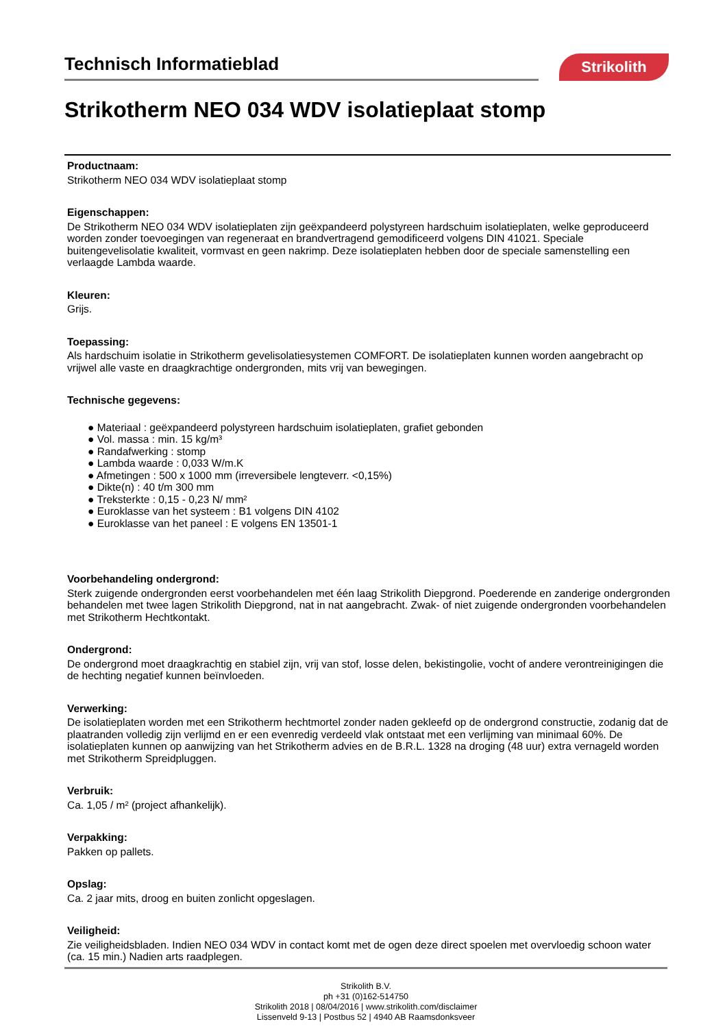Technisch Informatieblad
Strikolith
Strikotherm NEO 034 WDV isolatieplaat stomp
Productnaam:
Strikotherm NEO 034 WDV isolatieplaat stomp
Eigenschappen:
De Strikotherm NEO 034 WDV isolatieplaten zijn geëxpandeerd polystyreen hardschuim isolatieplaten, welke geproduceerd worden zonder toevoegingen van regeneraat en brandvertragend gemodificeerd volgens DIN 41021. Speciale buitengevelisolatie kwaliteit, vormvast en geen nakrimp. Deze isolatieplaten hebben door de speciale samenstelling een verlaagde Lambda waarde.
Kleuren:
Grijs.
Toepassing:
Als hardschuim isolatie in Strikotherm gevelisolatiesystemen COMFORT. De isolatieplaten kunnen worden aangebracht op vrijwel alle vaste en draagkrachtige ondergronden, mits vrij van bewegingen.
Technische gegevens:
● Materiaal : geëxpandeerd polystyreen hardschuim isolatieplaten, grafiet gebonden
● Vol. massa : min. 15 kg/m³
● Randafwerking : stomp
● Lambda waarde : 0,033 W/m.K
● Afmetingen : 500 x 1000 mm (irreversibele lengteverr. <0,15%)
● Dikte(n) : 40 t/m 300 mm
● Treksterkte : 0,15 - 0,23 N/ mm²
● Euroklasse van het systeem : B1 volgens DIN 4102
● Euroklasse van het paneel : E volgens EN 13501-1
Voorbehandeling ondergrond:
Sterk zuigende ondergronden eerst voorbehandelen met één laag Strikolith Diepgrond. Poederende en zanderige ondergronden behandelen met twee lagen Strikolith Diepgrond, nat in nat aangebracht. Zwak- of niet zuigende ondergronden voorbehandelen met Strikotherm Hechtkontakt.
Ondergrond:
De ondergrond moet draagkrachtig en stabiel zijn, vrij van stof, losse delen, bekistingolie, vocht of andere verontreinigingen die de hechting negatief kunnen beïnvloeden.
Verwerking:
De isolatieplaten worden met een Strikotherm hechtmortel zonder naden gekleefd op de ondergrond constructie, zodanig dat de plaatranden volledig zijn verlijmd en er een evenredig verdeeld vlak ontstaat met een verlijming van minimaal 60%. De isolatieplaten kunnen op aanwijzing van het Strikotherm advies en de B.R.L. 1328 na droging (48 uur) extra vernageld worden met Strikotherm Spreidpluggen.
Verbruik:
Ca. 1,05 / m² (project afhankelijk).
Verpakking:
Pakken op pallets.
Opslag:
Ca. 2 jaar mits, droog en buiten zonlicht opgeslagen.
Veiligheid:
Zie veiligheidsbladen. Indien NEO 034 WDV in contact komt met de ogen deze direct spoelen met overvloedig schoon water (ca. 15 min.) Nadien arts raadplegen.
Strikolith B.V.
ph +31 (0)162-514750
Strikolith 2018 | 08/04/2016 | www.strikolith.com/disclaimer
Lissenveld 9-13 | Postbus 52 | 4940 AB Raamsdonksveer